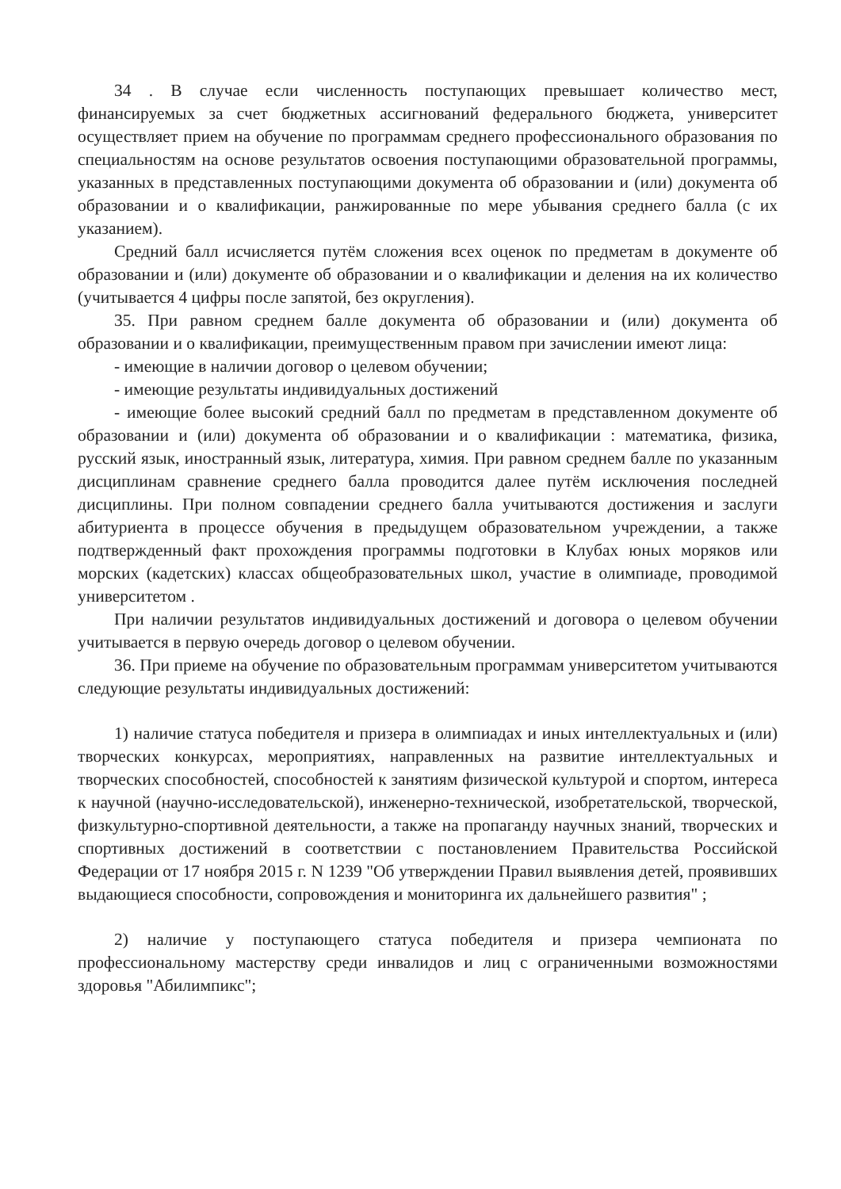34 . В случае если численность поступающих превышает количество мест, финансируемых за счет бюджетных ассигнований федерального бюджета, университет осуществляет прием на обучение по программам среднего профессионального образования по специальностям на основе результатов освоения поступающими образовательной программы, указанных в представленных поступающими документа об образовании и (или) документа об образовании и о квалификации, ранжированные по мере убывания среднего балла (с их указанием).
Средний балл исчисляется путём сложения всех оценок по предметам в документе об образовании и (или) документе об образовании и о квалификации и деления на их количество (учитывается 4 цифры после запятой, без округления).
35. При равном среднем балле документа об образовании и (или) документа об образовании и о квалификации, преимущественным правом при зачислении имеют лица:
- имеющие в наличии договор о целевом обучении;
- имеющие результаты индивидуальных достижений
- имеющие более высокий средний балл по предметам в представленном документе об образовании и (или) документа об образовании и о квалификации : математика, физика, русский язык, иностранный язык, литература, химия. При равном среднем балле по указанным дисциплинам сравнение среднего балла проводится далее путём исключения последней дисциплины. При полном совпадении среднего балла учитываются достижения и заслуги абитуриента в процессе обучения в предыдущем образовательном учреждении, а также подтвержденный факт прохождения программы подготовки в Клубах юных моряков или морских (кадетских) классах общеобразовательных школ, участие в олимпиаде, проводимой университетом .
При наличии результатов индивидуальных достижений и договора о целевом обучении учитывается в первую очередь договор о целевом обучении.
36. При приеме на обучение по образовательным программам университетом учитываются следующие результаты индивидуальных достижений:
1) наличие статуса победителя и призера в олимпиадах и иных интеллектуальных и (или) творческих конкурсах, мероприятиях, направленных на развитие интеллектуальных и творческих способностей, способностей к занятиям физической культурой и спортом, интереса к научной (научно-исследовательской), инженерно-технической, изобретательской, творческой, физкультурно-спортивной деятельности, а также на пропаганду научных знаний, творческих и спортивных достижений в соответствии с постановлением Правительства Российской Федерации от 17 ноября 2015 г. N 1239 "Об утверждении Правил выявления детей, проявивших выдающиеся способности, сопровождения и мониторинга их дальнейшего развития" ;
2) наличие у поступающего статуса победителя и призера чемпионата по профессиональному мастерству среди инвалидов и лиц с ограниченными возможностями здоровья "Абилимпикс";